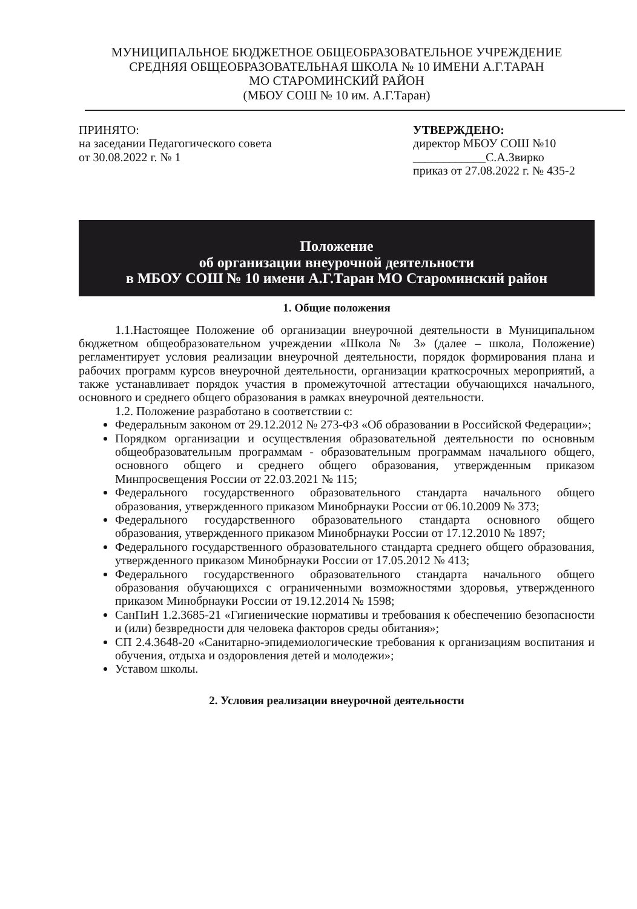МУНИЦИПАЛЬНОЕ БЮДЖЕТНОЕ ОБЩЕОБРАЗОВАТЕЛЬНОЕ УЧРЕЖДЕНИЕ
СРЕДНЯЯ ОБЩЕОБРАЗОВАТЕЛЬНАЯ ШКОЛА № 10 ИМЕНИ А.Г.ТАРАН
МО СТАРОМИНСКИЙ РАЙОН
(МБОУ СОШ № 10 им. А.Г.Таран)
ПРИНЯТО:
на заседании Педагогического совета
от 30.08.2022 г. № 1
УТВЕРЖДЕНО:
директор МБОУ СОШ №10
____________С.А.Звирко
приказ от 27.08.2022 г. № 435-2
Положение
об организации внеурочной деятельности
в МБОУ СОШ № 10 имени А.Г.Таран МО Староминский район
1. Общие положения
1.1.Настоящее Положение об организации внеурочной деятельности в Муниципальном бюджетном общеобразовательном учреждении «Школа № 3» (далее – школа, Положение) регламентирует условия реализации внеурочной деятельности, порядок формирования плана и рабочих программ курсов внеурочной деятельности, организации краткосрочных мероприятий, а также устанавливает порядок участия в промежуточной аттестации обучающихся начального, основного и среднего общего образования в рамках внеурочной деятельности.
1.2. Положение разработано в соответствии с:
Федеральным законом от 29.12.2012 № 273-ФЗ «Об образовании в Российской Федерации»;
Порядком организации и осуществления образовательной деятельности по основным общеобразовательным программам - образовательным программам начального общего, основного общего и среднего общего образования, утвержденным приказом Минпросвещения России от 22.03.2021 № 115;
Федерального государственного образовательного стандарта начального общего образования, утвержденного приказом Минобрнауки России от 06.10.2009 № 373;
Федерального государственного образовательного стандарта основного общего образования, утвержденного приказом Минобрнауки России от 17.12.2010 № 1897;
Федерального государственного образовательного стандарта среднего общего образования, утвержденного приказом Минобрнауки России от 17.05.2012 № 413;
Федерального государственного образовательного стандарта начального общего образования обучающихся с ограниченными возможностями здоровья, утвержденного приказом Минобрнауки России от 19.12.2014 № 1598;
СанПиН 1.2.3685-21 «Гигиенические нормативы и требования к обеспечению безопасности и (или) безвредности для человека факторов среды обитания»;
СП 2.4.3648-20 «Санитарно-эпидемиологические требования к организациям воспитания и обучения, отдыха и оздоровления детей и молодежи»;
Уставом школы.
2. Условия реализации внеурочной деятельности